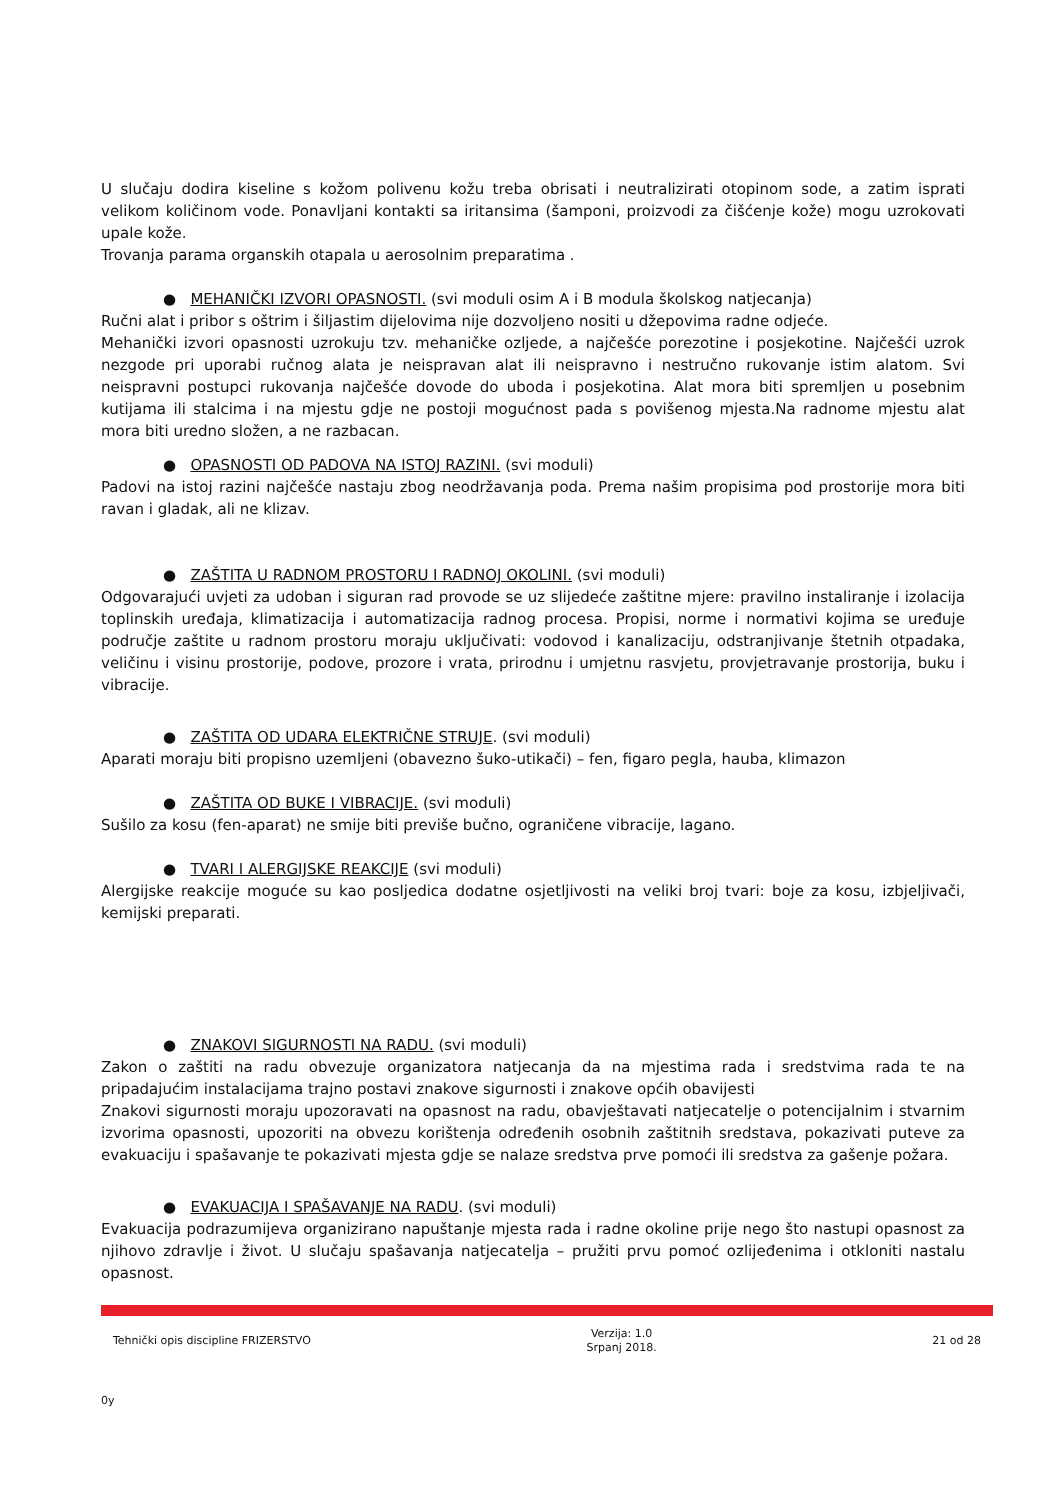U slučaju dodira kiseline s kožom polivenu kožu treba obrisati i neutralizirati otopinom sode, a zatim isprati velikom količinom vode. Ponavljani kontakti sa iritansima (šamponi, proizvodi za čišćenje kože) mogu uzrokovati upale kože.
Trovanja parama organskih otapala u aerosolnim preparatima .
● MEHANIČKI IZVORI OPASNOSTI. (svi moduli osim A i B modula školskog natjecanja)
Ručni alat i pribor s oštrim i šiljastim dijelovima nije dozvoljeno nositi u džepovima radne odjeće.
Mehanički izvori opasnosti uzrokuju tzv. mehaničke ozljede, a najčešće porezotine i posjekotine. Najčešći uzrok nezgode pri uporabi ručnog alata je neispravan alat ili neispravno i nestručno rukovanje istim alatom. Svi neispravni postupci rukovanja najčešće dovode do uboda i posjekotina. Alat mora biti spremljen u posebnim kutijama ili stalcima i na mjestu gdje ne postoji mogućnost pada s povišenog mjesta.Na radnome mjestu alat mora biti uredno složen, a ne razbacan.
● OPASNOSTI OD PADOVA NA ISTOJ RAZINI. (svi moduli)
Padovi na istoj razini najčešće nastaju zbog neodržavanja poda. Prema našim propisima pod prostorije mora biti ravan i gladak, ali ne klizav.
● ZAŠTITA U RADNOM PROSTORU I RADNOJ OKOLINI. (svi moduli)
Odgovarajući uvjeti za udoban i siguran rad provode se uz slijedeće zaštitne mjere: pravilno instaliranje i izolacija toplinskih uređaja, klimatizacija i automatizacija radnog procesa. Propisi, norme i normativi kojima se uređuje područje zaštite u radnom prostoru moraju uključivati: vodovod i kanalizaciju, odstranjivanje štetnih otpadaka, veličinu i visinu prostorije, podove, prozore i vrata, prirodnu i umjetnu rasvjetu, provjetravanje prostorija, buku i vibracije.
● ZAŠTITA OD UDARA ELEKTRIČNE STRUJE. (svi moduli)
Aparati moraju biti propisno uzemljeni (obavezno šuko-utikači) – fen, figaro pegla, hauba, klimazon
● ZAŠTITA OD BUKE I VIBRACIJE. (svi moduli)
Sušilo za kosu (fen-aparat) ne smije biti previše bučno, ograničene vibracije, lagano.
● TVARI I ALERGIJSKE REAKCIJE (svi moduli)
Alergijske reakcije moguće su kao posljedica dodatne osjetljivosti na veliki broj tvari: boje za kosu, izbjeljivači, kemijski preparati.
● ZNAKOVI SIGURNOSTI NA RADU. (svi moduli)
Zakon o zaštiti na radu obvezuje organizatora natjecanja da na mjestima rada i sredstvima rada te na pripadajućim instalacijama trajno postavi znakove sigurnosti i znakove općih obavijesti
Znakovi sigurnosti moraju upozoravati na opasnost na radu, obavještavati natjecatelje o potencijalnim i stvarnim izvorima opasnosti, upozoriti na obvezu korištenja određenih osobnih zaštitnih sredstava, pokazivati puteve za evakuaciju i spašavanje te pokazivati mjesta gdje se nalaze sredstva prve pomoći ili sredstva za gašenje požara.
● EVAKUACIJA I SPAŠAVANJE NA RADU. (svi moduli)
Evakuacija podrazumijeva organizirano napuštanje mjesta rada i radne okoline prije nego što nastupi opasnost za njihovo zdravlje i život. U slučaju spašavanja natjecatelja – pružiti prvu pomoć ozlijeđenima i otkloniti nastalu opasnost.
Tehnički opis discipline FRIZERSTVO
Verzija: 1.0
Srpanj 2018.
21 od 28
0y